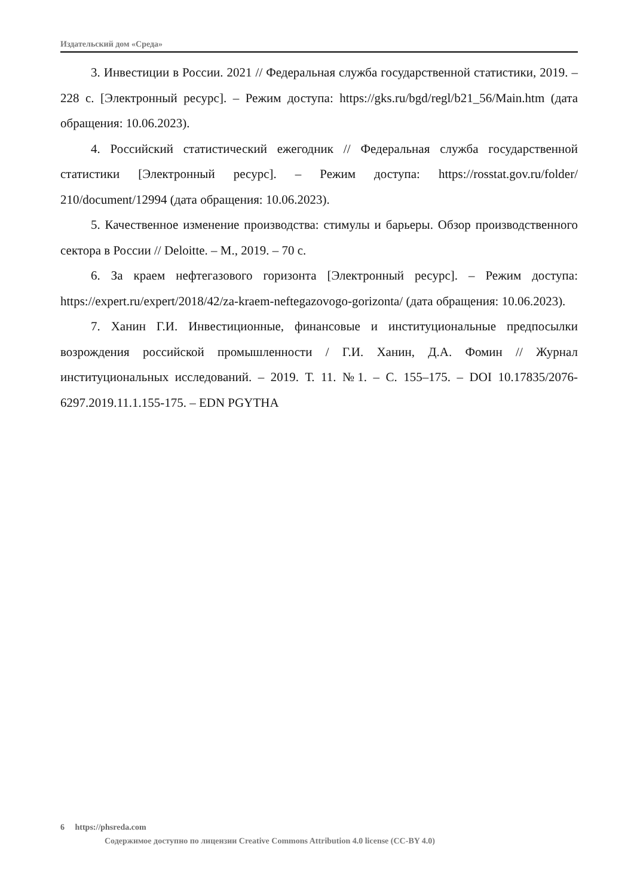Издательский дом «Среда»
3. Инвестиции в России. 2021 // Федеральная служба государственной статистики, 2019. – 228 с. [Электронный ресурс]. – Режим доступа: https://gks.ru/bgd/regl/b21_56/Main.htm (дата обращения: 10.06.2023).
4. Российский статистический ежегодник // Федеральная служба государственной статистики [Электронный ресурс]. – Режим доступа: https://rosstat.gov.ru/folder/ 210/document/12994 (дата обращения: 10.06.2023).
5. Качественное изменение производства: стимулы и барьеры. Обзор производственного сектора в России // Deloitte. – М., 2019. – 70 с.
6. За краем нефтегазового горизонта [Электронный ресурс]. – Режим доступа: https://expert.ru/expert/2018/42/za-kraem-neftegazovogo-gorizonta/ (дата обращения: 10.06.2023).
7. Ханин Г.И. Инвестиционные, финансовые и институциональные предпосылки возрождения российской промышленности / Г.И. Ханин, Д.А. Фомин // Журнал институциональных исследований. – 2019. Т. 11. №1. – С. 155–175. – DOI 10.17835/2076-6297.2019.11.1.155-175. – EDN PGYTHA
6 https://phsreda.com
Содержимое доступно по лицензии Creative Commons Attribution 4.0 license (CC-BY 4.0)